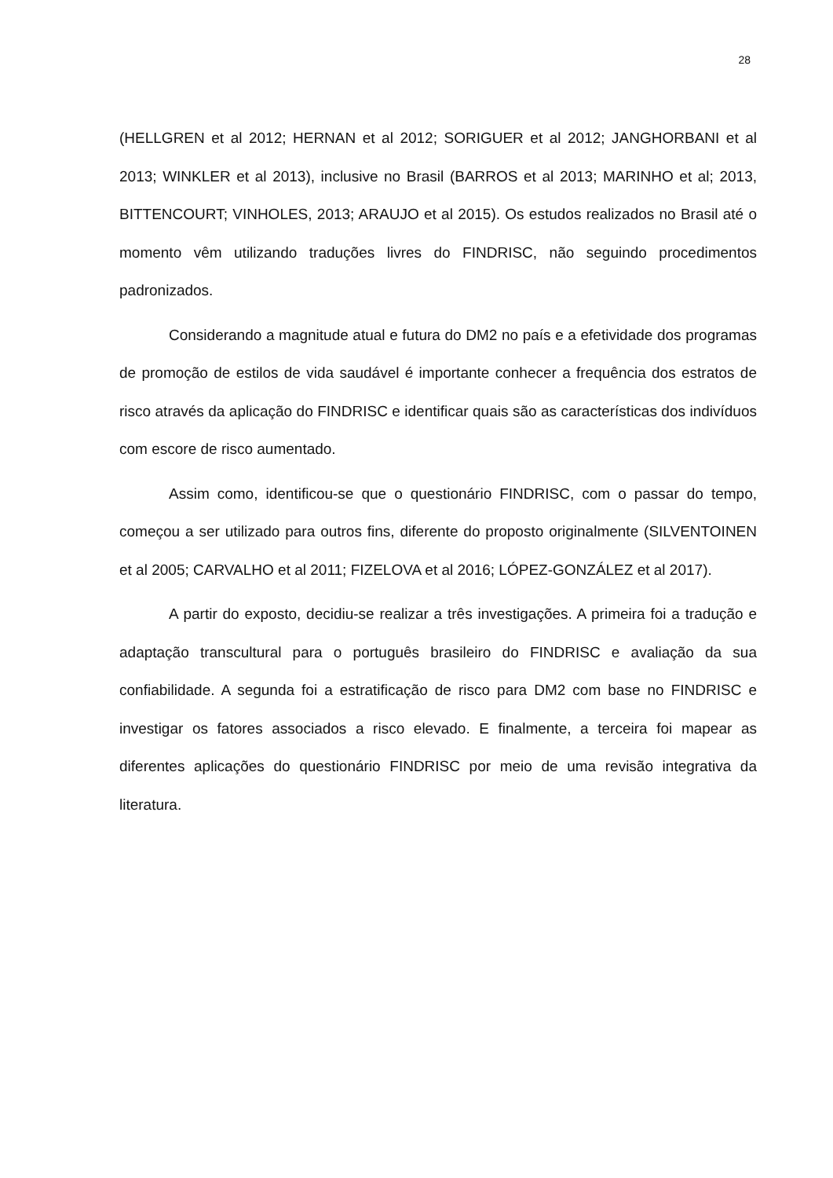28
(HELLGREN et al 2012; HERNAN et al 2012; SORIGUER et al 2012; JANGHORBANI et al 2013; WINKLER et al 2013), inclusive no Brasil (BARROS et al 2013; MARINHO et al; 2013, BITTENCOURT; VINHOLES, 2013; ARAUJO et al 2015). Os estudos realizados no Brasil até o momento vêm utilizando traduções livres do FINDRISC, não seguindo procedimentos padronizados.
Considerando a magnitude atual e futura do DM2 no país e a efetividade dos programas de promoção de estilos de vida saudável é importante conhecer a frequência dos estratos de risco através da aplicação do FINDRISC e identificar quais são as características dos indivíduos com escore de risco aumentado.
Assim como, identificou-se que o questionário FINDRISC, com o passar do tempo, começou a ser utilizado para outros fins, diferente do proposto originalmente (SILVENTOINEN et al 2005; CARVALHO et al 2011; FIZELOVA et al 2016; LÓPEZ-GONZÁLEZ et al 2017).
A partir do exposto, decidiu-se realizar a três investigações. A primeira foi a tradução e adaptação transcultural para o português brasileiro do FINDRISC e avaliação da sua confiabilidade. A segunda foi a estratificação de risco para DM2 com base no FINDRISC e investigar os fatores associados a risco elevado. E finalmente, a terceira foi mapear as diferentes aplicações do questionário FINDRISC por meio de uma revisão integrativa da literatura.